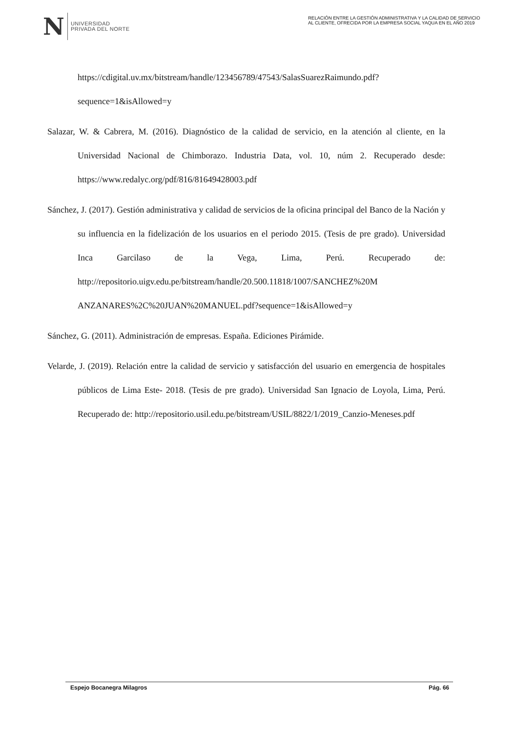N UNIVERSIDAD
PRIVADA DEL NORTE
RELACIÓN ENTRE LA GESTIÓN ADMINISTRATIVA Y LA CALIDAD DE SERVICIO AL CLIENTE, OFRECIDA POR LA EMPRESA SOCIAL YAQUA EN EL AÑO 2019
https://cdigital.uv.mx/bitstream/handle/123456789/47543/SalasSuarezRaimundo.pdf? sequence=1&isAllowed=y
Salazar, W. & Cabrera, M. (2016). Diagnóstico de la calidad de servicio, en la atención al cliente, en la Universidad Nacional de Chimborazo. Industria Data, vol. 10, núm 2. Recuperado desde: https://www.redalyc.org/pdf/816/81649428003.pdf
Sánchez, J. (2017). Gestión administrativa y calidad de servicios de la oficina principal del Banco de la Nación y su influencia en la fidelización de los usuarios en el periodo 2015. (Tesis de pre grado). Universidad Inca Garcilaso de la Vega, Lima, Perú. Recuperado de: http://repositorio.uigv.edu.pe/bitstream/handle/20.500.11818/1007/SANCHEZ%20M ANZANARES%2C%20JUAN%20MANUEL.pdf?sequence=1&isAllowed=y
Sánchez, G. (2011). Administración de empresas. España. Ediciones Pirámide.
Velarde, J. (2019). Relación entre la calidad de servicio y satisfacción del usuario en emergencia de hospitales públicos de Lima Este- 2018. (Tesis de pre grado). Universidad San Ignacio de Loyola, Lima, Perú. Recuperado de: http://repositorio.usil.edu.pe/bitstream/USIL/8822/1/2019_Canzio-Meneses.pdf
Espejo Bocanegra Milagros Pág. 66